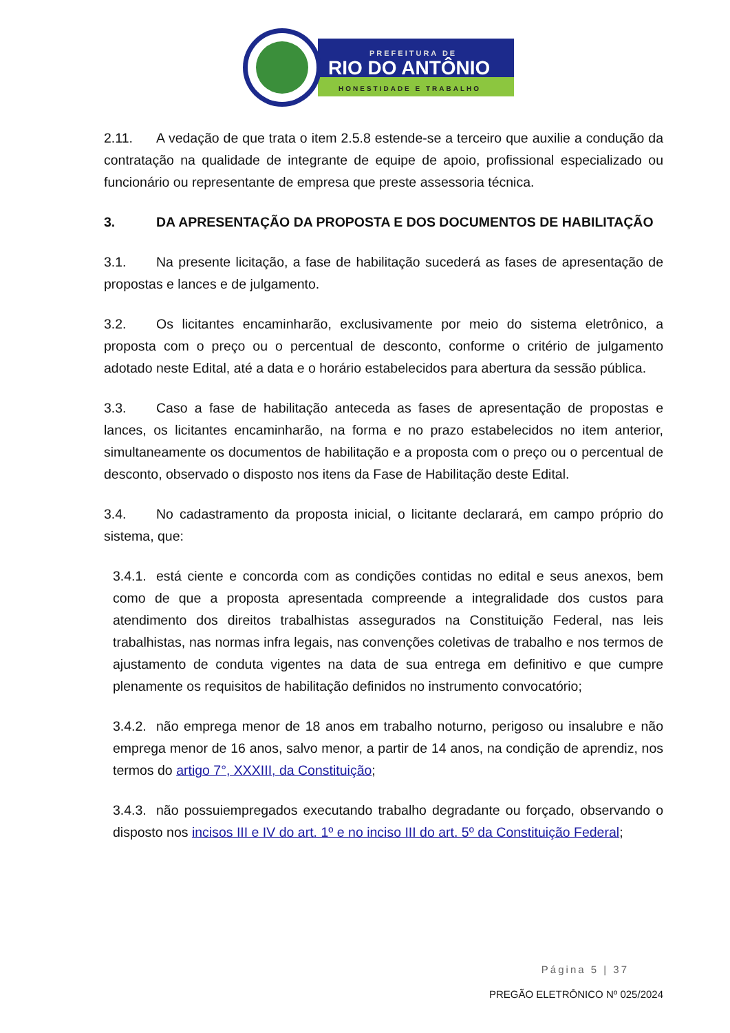PREFEITURA DE
RIO DO ANTÔNIO
HONESTIDADE E TRABALHO
2.11. A vedação de que trata o item 2.5.8 estende-se a terceiro que auxilie a condução da contratação na qualidade de integrante de equipe de apoio, profissional especializado ou funcionário ou representante de empresa que preste assessoria técnica.
3. DA APRESENTAÇÃO DA PROPOSTA E DOS DOCUMENTOS DE HABILITAÇÃO
3.1. Na presente licitação, a fase de habilitação sucederá as fases de apresentação de propostas e lances e de julgamento.
3.2. Os licitantes encaminharão, exclusivamente por meio do sistema eletrônico, a proposta com o preço ou o percentual de desconto, conforme o critério de julgamento adotado neste Edital, até a data e o horário estabelecidos para abertura da sessão pública.
3.3. Caso a fase de habilitação anteceda as fases de apresentação de propostas e lances, os licitantes encaminharão, na forma e no prazo estabelecidos no item anterior, simultaneamente os documentos de habilitação e a proposta com o preço ou o percentual de desconto, observado o disposto nos itens da Fase de Habilitação deste Edital.
3.4. No cadastramento da proposta inicial, o licitante declarará, em campo próprio do sistema, que:
3.4.1. está ciente e concorda com as condições contidas no edital e seus anexos, bem como de que a proposta apresentada compreende a integralidade dos custos para atendimento dos direitos trabalhistas assegurados na Constituição Federal, nas leis trabalhistas, nas normas infra legais, nas convenções coletivas de trabalho e nos termos de ajustamento de conduta vigentes na data de sua entrega em definitivo e que cumpre plenamente os requisitos de habilitação definidos no instrumento convocatório;
3.4.2. não emprega menor de 18 anos em trabalho noturno, perigoso ou insalubre e não emprega menor de 16 anos, salvo menor, a partir de 14 anos, na condição de aprendiz, nos termos do artigo 7°, XXXIII, da Constituição;
3.4.3. não possuiempregados executando trabalho degradante ou forçado, observando o disposto nos incisos III e IV do art. 1º e no inciso III do art. 5º da Constituição Federal;
Página 5 | 37
PREGÃO ELETRÔNICO Nº 025/2024